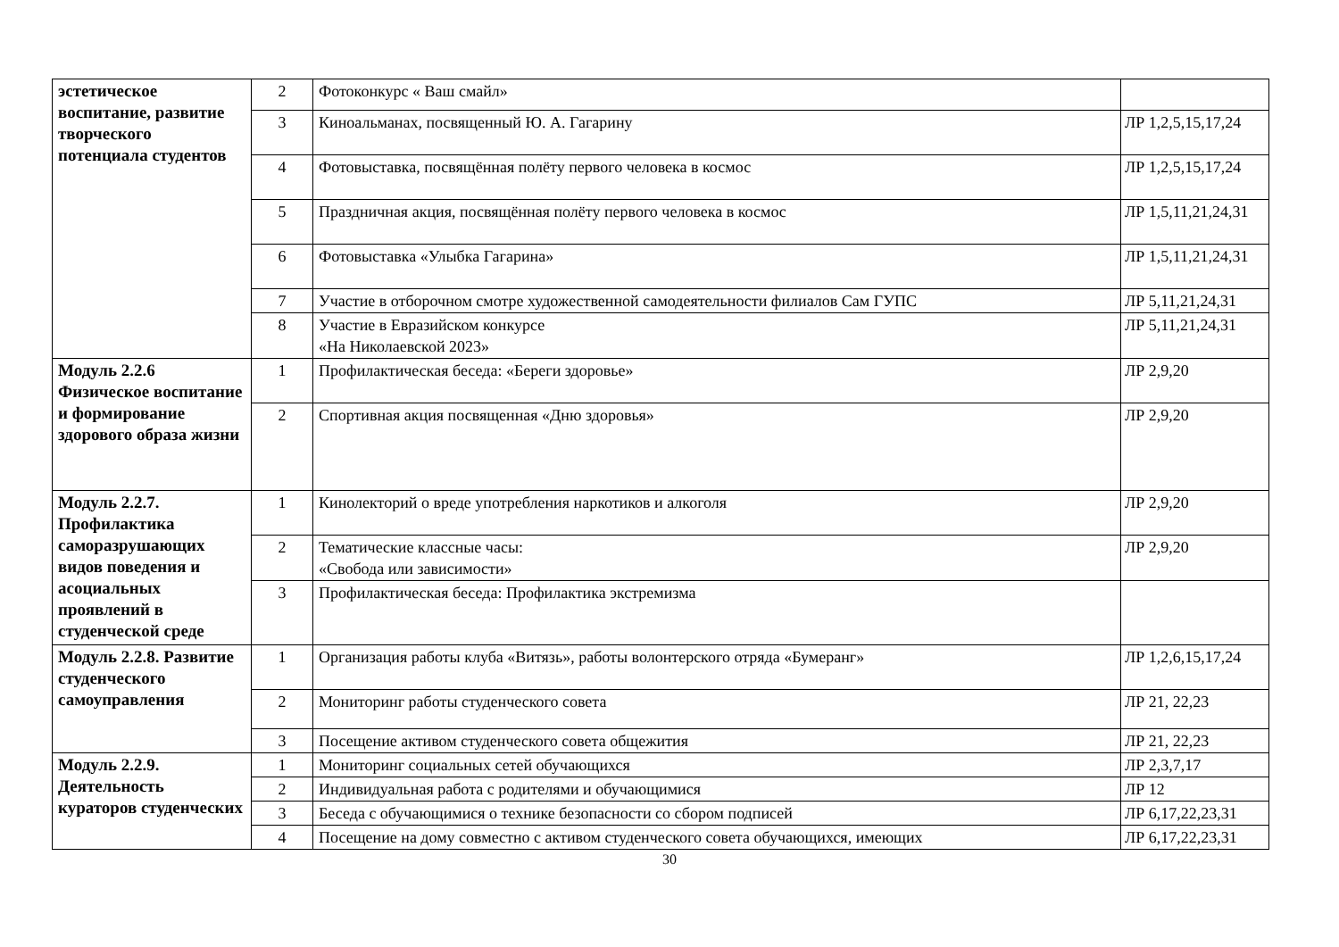| эстетическое воспитание, развитие творческого потенциала студентов | 2 | Фотоконкурс « Ваш смайл» | |
| | 3 | Киноальманах, посвященный Ю. А. Гагарину | ЛР 1,2,5,15,17,24 |
| | 4 | Фотовыставка, посвящённая полёту первого человека в космос | ЛР 1,2,5,15,17,24 |
| | 5 | Праздничная акция, посвящённая полёту первого человека в космос | ЛР 1,5,11,21,24,31 |
| | 6 | Фотовыставка «Улыбка Гагарина» | ЛР 1,5,11,21,24,31 |
| | 7 | Участие в отборочном смотре художественной самодеятельности филиалов Сам ГУПС | ЛР 5,11,21,24,31 |
| | 8 | Участие в Евразийском конкурсе «На Николаевской 2023» | ЛР 5,11,21,24,31 |
| Модуль 2.2.6 Физическое воспитание и формирование здорового образа жизни | 1 | Профилактическая беседа: «Береги здоровье» | ЛР 2,9,20 |
| | 2 | Спортивная акция посвященная «Дню здоровья» | ЛР 2,9,20 |
| Модуль 2.2.7. Профилактика саморазрушающих видов поведения и асоциальных проявлений в студенческой среде | 1 | Кинолекторий о вреде употребления наркотиков и алкоголя | ЛР 2,9,20 |
| | 2 | Тематические классные часы: «Свобода или зависимости» | ЛР 2,9,20 |
| | 3 | Профилактическая беседа: Профилактика экстремизма | |
| Модуль 2.2.8. Развитие студенческого самоуправления | 1 | Организация работы клуба «Витязь», работы волонтерского отряда «Бумеранг» | ЛР 1,2,6,15,17,24 |
| | 2 | Мониторинг работы студенческого совета | ЛР 21, 22,23 |
| | 3 | Посещение активом студенческого совета общежития | ЛР 21, 22,23 |
| Модуль 2.2.9. Деятельность кураторов студенческих | 1 | Мониторинг социальных сетей обучающихся | ЛР 2,3,7,17 |
| | 2 | Индивидуальная работа с родителями и обучающимися | ЛР 12 |
| | 3 | Беседа с обучающимися о технике безопасности со сбором подписей | ЛР 6,17,22,23,31 |
| | 4 | Посещение на дому совместно с активом студенческого совета обучающихся, имеющих | ЛР 6,17,22,23,31 |
30